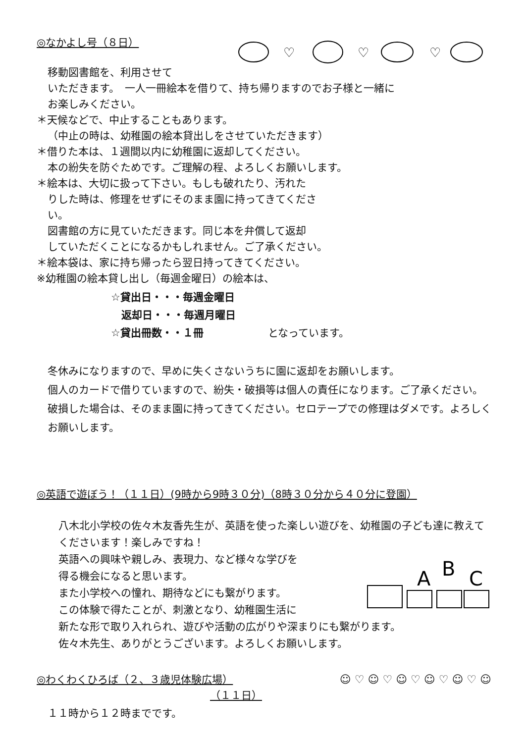◎なかよし号（８日）
♡
♡
♡
移動図書館を、利用させて
いただきます。　一人一冊絵本を借りて、持ち帰りますのでお子様と一緒に
お楽しみください。
＊天候などで、中止することもあります。
（中止の時は、幼稚園の絵本貸出しをさせていただきます）
＊借りた本は、１週間以内に幼稚園に返却してください。
本の紛失を防ぐためです。ご理解の程、よろしくお願いします。
＊絵本は、大切に扱って下さい。もしも破れたり、汚れた
りした時は、修理をせずにそのまま園に持ってきてくださ
い。
図書館の方に見ていただきます。同じ本を弁償して返却
していただくことになるかもしれません。ご了承ください。
＊絵本袋は、家に持ち帰ったら翌日持ってきてください。
※幼稚園の絵本貸し出し（毎週金曜日）の絵本は、
☆貸出日・・・毎週金曜日
　返却日・・・毎週月曜日
☆貸出冊数・・１冊 となっています。
冬休みになりますので、早めに失くさないうちに園に返却をお願いします。
個人のカードで借りていますので、紛失・破損等は個人の責任になります。ご了承ください。破損した場合は、そのまま園に持ってきてください。セロテープでの修理はダメです。よろしくお願いします。
◎英語で遊ぼう！（１１日）(9時から9時３０分)（8時３０分から４０分に登園）
八木北小学校の佐々木友香先生が、英語を使った楽しい遊びを、幼稚園の子ども達に教えてくださいます！楽しみですね！
英語への興味や親しみ、表現力、など様々な学びを
得る機会になると思います。
また小学校への憧れ、期待などにも繋がります。
この体験で得たことが、刺激となり、幼稚園生活に
A
B
C
新たな形で取り入れられ、遊びや活動の広がりや深まりにも繋がります。
佐々木先生、ありがとうございます。よろしくお願いします。
◎わくわくひろば（２、３歳児体験広場）
（１１日）
☺ ♡ ☺ ♡ ☺ ♡ ☺ ♡ ☺ ♡ ☺
１１時から１２時までです。